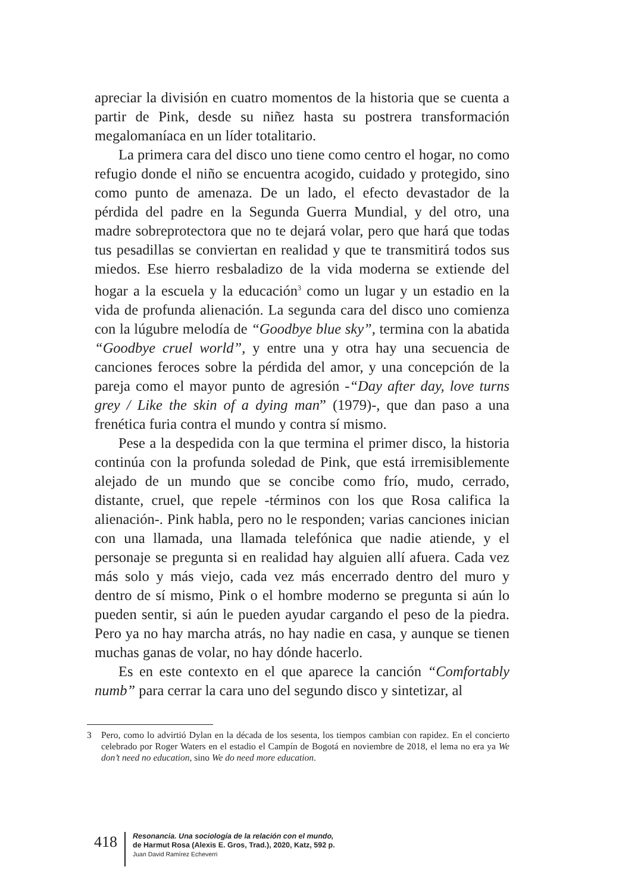apreciar la división en cuatro momentos de la historia que se cuenta a partir de Pink, desde su niñez hasta su postrera transformación megalomaníaca en un líder totalitario.
La primera cara del disco uno tiene como centro el hogar, no como refugio donde el niño se encuentra acogido, cuidado y protegido, sino como punto de amenaza. De un lado, el efecto devastador de la pérdida del padre en la Segunda Guerra Mundial, y del otro, una madre sobreprotectora que no te dejará volar, pero que hará que todas tus pesadillas se conviertan en realidad y que te transmitirá todos sus miedos. Ese hierro resbaladizo de la vida moderna se extiende del hogar a la escuela y la educación<sup>3</sup> como un lugar y un estadio en la vida de profunda alienación. La segunda cara del disco uno comienza con la lúgubre melodía de “Goodbye blue sky”, termina con la abatida “Goodbye cruel world”, y entre una y otra hay una secuencia de canciones feroces sobre la pérdida del amor, y una concepción de la pareja como el mayor punto de agresión -“Day after day, love turns grey / Like the skin of a dying man” (1979)-, que dan paso a una frenética furia contra el mundo y contra sí mismo.
Pese a la despedida con la que termina el primer disco, la historia continúa con la profunda soledad de Pink, que está irremisiblemente alejado de un mundo que se concibe como frío, mudo, cerrado, distante, cruel, que repele -términos con los que Rosa califica la alienación-. Pink habla, pero no le responden; varias canciones inician con una llamada, una llamada telefónica que nadie atiende, y el personaje se pregunta si en realidad hay alguien allí afuera. Cada vez más solo y más viejo, cada vez más encerrado dentro del muro y dentro de sí mismo, Pink o el hombre moderno se pregunta si aún lo pueden sentir, si aún le pueden ayudar cargando el peso de la piedra. Pero ya no hay marcha atrás, no hay nadie en casa, y aunque se tienen muchas ganas de volar, no hay dónde hacerlo.
Es en este contexto en el que aparece la canción “Comfortably numb” para cerrar la cara uno del segundo disco y sintetizar, al
3 Pero, como lo advirtió Dylan en la década de los sesenta, los tiempos cambian con rapidez. En el concierto celebrado por Roger Waters en el estadio el Campín de Bogotá en noviembre de 2018, el lema no era ya We don’t need no education, sino We do need more education.
418
Resonancia. Una sociología de la relación con el mundo,
de Harmut Rosa (Alexis E. Gros, Trad.), 2020, Katz, 592 p.
Juan David Ramírez Echeverri